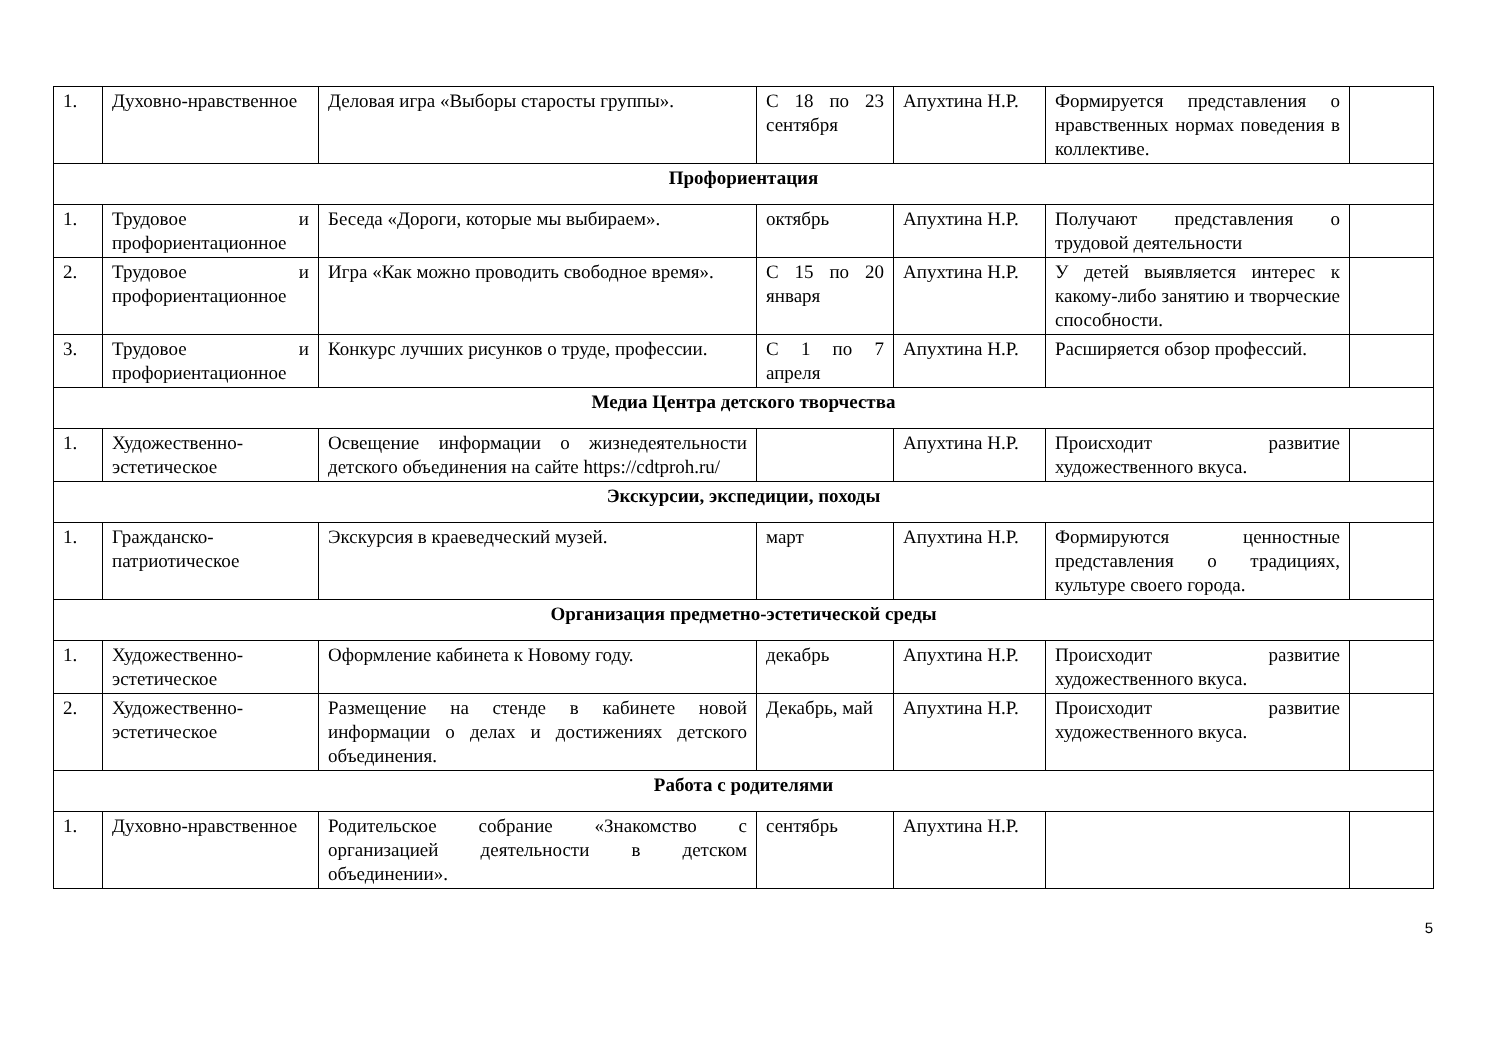| 1. | Духовно-нравственное | Деловая игра «Выборы старосты группы». | С 18 по 23 сентября | Апухтина Н.Р. | Формируется представления о нравственных нормах поведения в коллективе. | |
| Профориентация | | | | | | |
| 1. | Трудовое и профориентационное | Беседа «Дороги, которые мы выбираем». | октябрь | Апухтина Н.Р. | Получают представления о трудовой деятельности | |
| 2. | Трудовое и профориентационное | Игра «Как можно проводить свободное время». | С 15 по 20 января | Апухтина Н.Р. | У детей выявляется интерес к какому-либо занятию и творческие способности. | |
| 3. | Трудовое и профориентационное | Конкурс лучших рисунков о труде, профессии. | С 1 по 7 апреля | Апухтина Н.Р. | Расширяется обзор профессий. | |
| Медиа Центра детского творчества | | | | | | |
| 1. | Художественно-эстетическое | Освещение информации о жизнедеятельности детского объединения на сайте https://cdtproh.ru/ | | Апухтина Н.Р. | Происходит развитие художественного вкуса. | |
| Экскурсии, экспедиции, походы | | | | | | |
| 1. | Гражданско-патриотическое | Экскурсия в краеведческий музей. | март | Апухтина Н.Р. | Формируются ценностные представления о традициях, культуре своего города. | |
| Организация предметно-эстетической среды | | | | | | |
| 1. | Художественно-эстетическое | Оформление кабинета к Новому году. | декабрь | Апухтина Н.Р. | Происходит развитие художественного вкуса. | |
| 2. | Художественно-эстетическое | Размещение на стенде в кабинете новой информации о делах и достижениях детского объединения. | Декабрь, май | Апухтина Н.Р. | Происходит развитие художественного вкуса. | |
| Работа с родителями | | | | | | |
| 1. | Духовно-нравственное | Родительское собрание «Знакомство с организацией деятельности в детском объединении». | сентябрь | Апухтина Н.Р. | | |
5